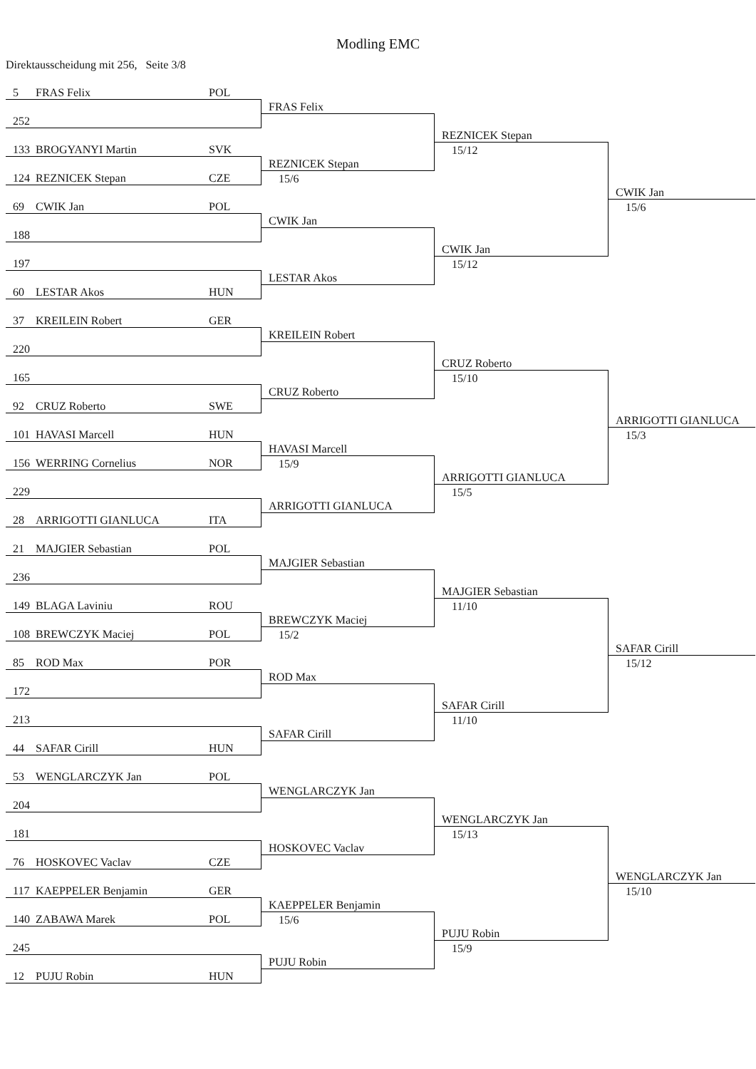Modling EMC
Direktausscheidung mit 256, Seite 3/8
5 FRAS Felix POL
252
133 BROGYANYI Martin SVK
124 REZNICEK Stepan CZE
69 CWIK Jan POL
188
197
60 LESTAR Akos HUN
37 KREILEIN Robert GER
220
165
92 CRUZ Roberto SWE
101 HAVASI Marcell HUN
156 WERRING Cornelius NOR
229
28 ARRIGOTTI GIANLUCA ITA
21 MAJGIER Sebastian POL
236
149 BLAGA Laviniu ROU
108 BREWCZYK Maciej POL
85 ROD Max POR
172
213
44 SAFAR Cirill HUN
53 WENGLARCZYK Jan POL
204
181
76 HOSKOVEC Vaclav CZE
117 KAEPPELER Benjamin GER
140 ZABAWA Marek POL
245
12 PUJU Robin HUN
FRAS Felix
REZNICEK Stepan
15/6
CWIK Jan
LESTAR Akos
KREILEIN Robert
CRUZ Roberto
HAVASI Marcell
15/9
ARRIGOTTI GIANLUCA
MAJGIER Sebastian
BREWCZYK Maciej
15/2
ROD Max
SAFAR Cirill
WENGLARCZYK Jan
HOSKOVEC Vaclav
KAEPPELER Benjamin
15/6
PUJU Robin
REZNICEK Stepan
15/12
CWIK Jan
15/12
CRUZ Roberto
15/10
ARRIGOTTI GIANLUCA
15/5
MAJGIER Sebastian
11/10
SAFAR Cirill
11/10
WENGLARCZYK Jan
15/13
PUJU Robin
15/9
CWIK Jan
15/6
ARRIGOTTI GIANLUCA
15/3
SAFAR Cirill
15/12
WENGLARCZYK Jan
15/10